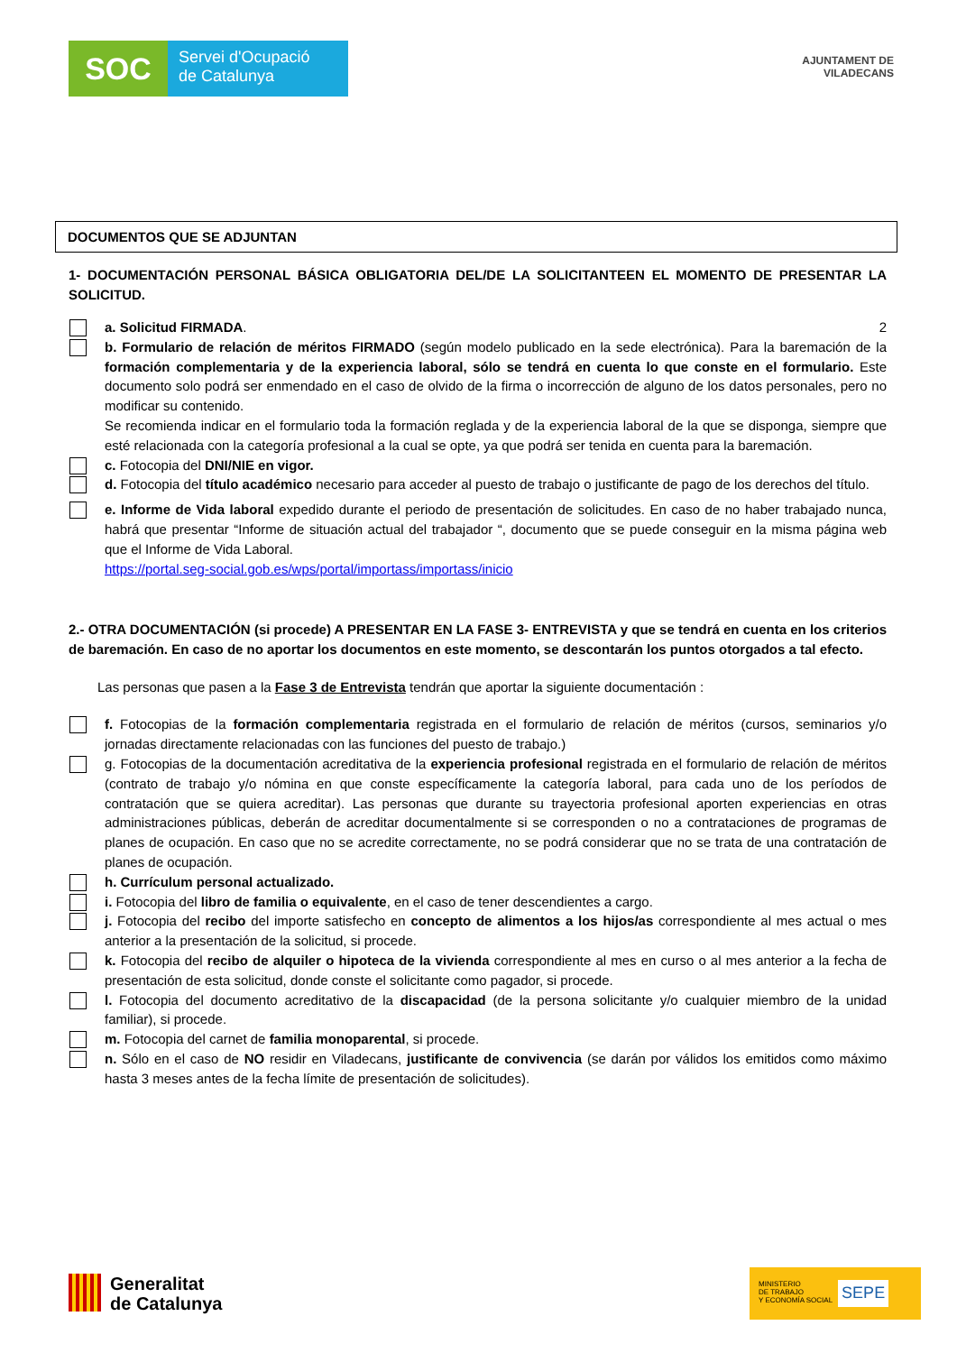SOC
Servei d'Ocupació
de Catalunya
AJUNTAMENT DE
VILADECANS
DOCUMENTOS QUE SE ADJUNTAN
1- DOCUMENTACIÓN PERSONAL BÁSICA OBLIGATORIA DEL/DE LA SOLICITANTEEN EL MOMENTO DE PRESENTAR LA SOLICITUD.
a. Solicitud FIRMADA. 2
b. Formulario de relación de méritos FIRMADO (según modelo publicado en la sede electrónica). Para la baremación de la formación complementaria y de la experiencia laboral, sólo se tendrá en cuenta lo que conste en el formulario. Este documento solo podrá ser enmendado en el caso de olvido de la firma o incorrección de alguno de los datos personales, pero no modificar su contenido.
Se recomienda indicar en el formulario toda la formación reglada y de la experiencia laboral de la que se disponga, siempre que esté relacionada con la categoría profesional a la cual se opte, ya que podrá ser tenida en cuenta para la baremación.
c. Fotocopia del DNI/NIE en vigor.
d. Fotocopia del título académico necesario para acceder al puesto de trabajo o justificante de pago de los derechos del título.
e. Informe de Vida laboral expedido durante el periodo de presentación de solicitudes. En caso de no haber trabajado nunca, habrá que presentar “Informe de situación actual del trabajador “, documento que se puede conseguir en la misma página web que el Informe de Vida Laboral.
https://portal.seg-social.gob.es/wps/portal/importass/importass/inicio
2.- OTRA DOCUMENTACIÓN (si procede) A PRESENTAR EN LA FASE 3- ENTREVISTA y que se tendrá en cuenta en los criterios de baremación. En caso de no aportar los documentos en este momento, se descontarán los puntos otorgados a tal efecto.
Las personas que pasen a la Fase 3 de Entrevista tendrán que aportar la siguiente documentación :
f. Fotocopias de la formación complementaria registrada en el formulario de relación de méritos (cursos, seminarios y/o jornadas directamente relacionadas con las funciones del puesto de trabajo.)
g. Fotocopias de la documentación acreditativa de la experiencia profesional registrada en el formulario de relación de méritos (contrato de trabajo y/o nómina en que conste específicamente la categoría laboral, para cada uno de los períodos de contratación que se quiera acreditar). Las personas que durante su trayectoria profesional aporten experiencias en otras administraciones públicas, deberán de acreditar documentalmente si se corresponden o no a contrataciones de programas de planes de ocupación. En caso que no se acredite correctamente, no se podrá considerar que no se trata de una contratación de planes de ocupación.
h. Currículum personal actualizado.
i. Fotocopia del libro de familia o equivalente, en el caso de tener descendientes a cargo.
j. Fotocopia del recibo del importe satisfecho en concepto de alimentos a los hijos/as correspondiente al mes actual o mes anterior a la presentación de la solicitud, si procede.
k. Fotocopia del recibo de alquiler o hipoteca de la vivienda correspondiente al mes en curso o al mes anterior a la fecha de presentación de esta solicitud, donde conste el solicitante como pagador, si procede.
l. Fotocopia del documento acreditativo de la discapacidad (de la persona solicitante y/o cualquier miembro de la unidad familiar), si procede.
m. Fotocopia del carnet de familia monoparental, si procede.
n. Sólo en el caso de NO residir en Viladecans, justificante de convivencia (se darán por válidos los emitidos como máximo hasta 3 meses antes de la fecha límite de presentación de solicitudes).
Generalitat
de Catalunya
MINISTERIO
DE TRABAJO
Y ECONOMÍA SOCIAL SEPE